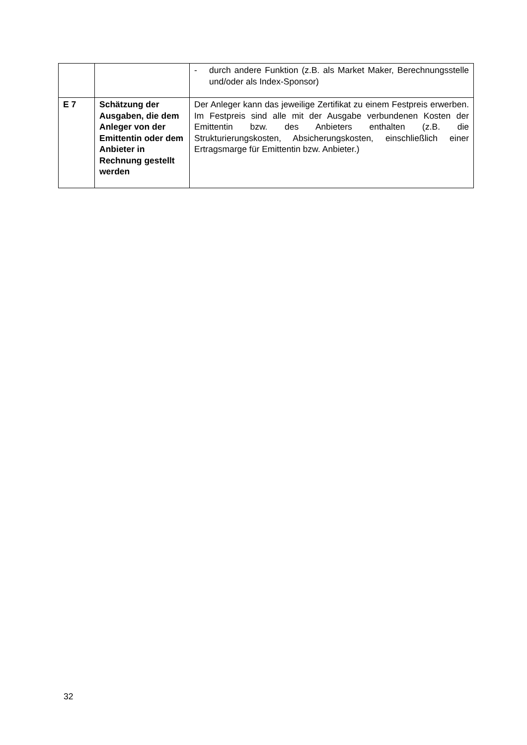| | | - durch andere Funktion (z.B. als Market Maker, Berechnungsstelle und/oder als Index-Sponsor) |
| E 7 | Schätzung der Ausgaben, die dem Anleger von der Emittentin oder dem Anbieter in Rechnung gestellt werden | Der Anleger kann das jeweilige Zertifikat zu einem Festpreis erwerben. Im Festpreis sind alle mit der Ausgabe verbundenen Kosten der Emittentin bzw. des Anbieters enthalten (z.B. die Strukturierungskosten, Absicherungskosten, einschließlich einer Ertragsmarge für Emittentin bzw. Anbieter.) |
32